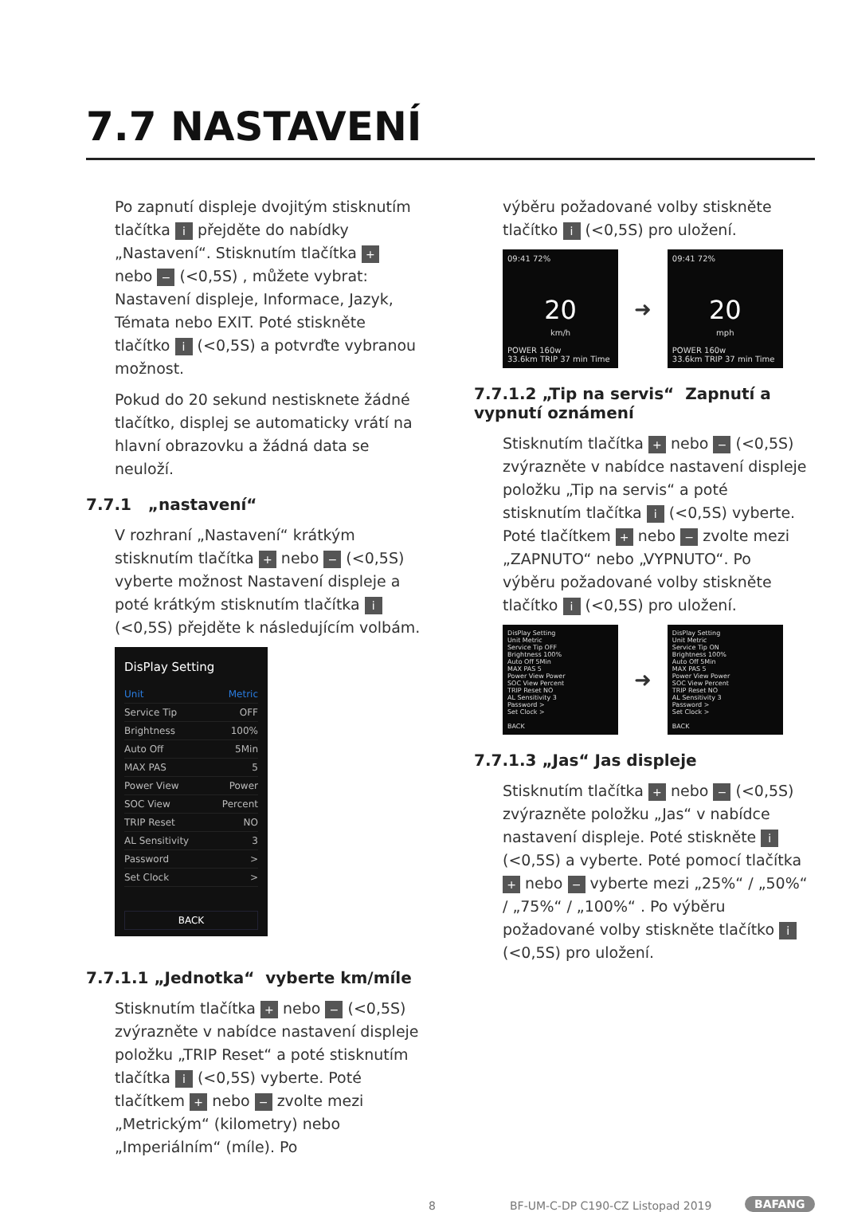7.7 NASTAVENÍ
Po zapnutí displeje dvojitým stisknutím tlačítka i přejděte do nabídky „Nastavení“. Stisknutím tlačítka + nebo − (<0,5S) , můžete vybrat: Nastavení displeje, Informace, Jazyk, Témata nebo EXIT. Poté stiskněte tlačítko i (<0,5S) a potvrďte vybranou možnost.
Pokud do 20 sekund nestisknete žádné tlačítko, displej se automaticky vrátí na hlavní obrazovku a žádná data se neuloží.
7.7.1 „nastavení“
V rozhraní „Nastavení“ krátkým stisknutím tlačítka + nebo − (<0,5S) vyberte možnost Nastavení displeje a poté krátkým stisknutím tlačítka i (<0,5S) přejděte k následujícím volbám.
DisPlay Setting
Unit Metric
Service Tip OFF
Brightness 100%
Auto Off 5Min
MAX PAS 5
Power View Power
SOC View Percent
TRIP Reset NO
AL Sensitivity 3
Password >
Set Clock >
BACK
7.7.1.1 „Jednotka“ vyberte km/míle
Stisknutím tlačítka + nebo − (<0,5S) zvýrazněte v nabídce nastavení displeje položku „TRIP Reset“ a poté stisknutím tlačítka i (<0,5S) vyberte. Poté tlačítkem + nebo − zvolte mezi „Metrickým“ (kilometry) nebo „Imperiálním“ (míle). Po
výběru požadované volby stiskněte tlačítko i (<0,5S) pro uložení.
09:41 72%
20
km/h
POWER 160w
33.6km TRIP 37 min Time
➜
09:41 72%
20
mph
POWER 160w
33.6km TRIP 37 min Time
7.7.1.2 „Tip na servis“ Zapnutí a vypnutí oznámení
Stisknutím tlačítka + nebo − (<0,5S) zvýrazněte v nabídce nastavení displeje položku „Tip na servis“ a poté stisknutím tlačítka i (<0,5S) vyberte. Poté tlačítkem + nebo − zvolte mezi „ZAPNUTO“ nebo „VYPNUTO“. Po výběru požadované volby stiskněte tlačítko i (<0,5S) pro uložení.
DisPlay Setting
Unit Metric
Service Tip OFF
Brightness 100%
Auto Off 5Min
MAX PAS 5
Power View Power
SOC View Percent
TRIP Reset NO
AL Sensitivity 3
Password >
Set Clock >
BACK
➜
DisPlay Setting
Unit Metric
Service Tip ON
Brightness 100%
Auto Off 5Min
MAX PAS 5
Power View Power
SOC View Percent
TRIP Reset NO
AL Sensitivity 3
Password >
Set Clock >
BACK
7.7.1.3 „Jas“ Jas displeje
Stisknutím tlačítka + nebo − (<0,5S) zvýrazněte položku „Jas“ v nabídce nastavení displeje. Poté stiskněte i (<0,5S) a vyberte. Poté pomocí tlačítka + nebo − vyberte mezi „25%“ / „50%“ / „75%“ / „100%“ . Po výběru požadované volby stiskněte tlačítko i (<0,5S) pro uložení.
8 BF-UM-C-DP C190-CZ Listopad 2019 BAFANG